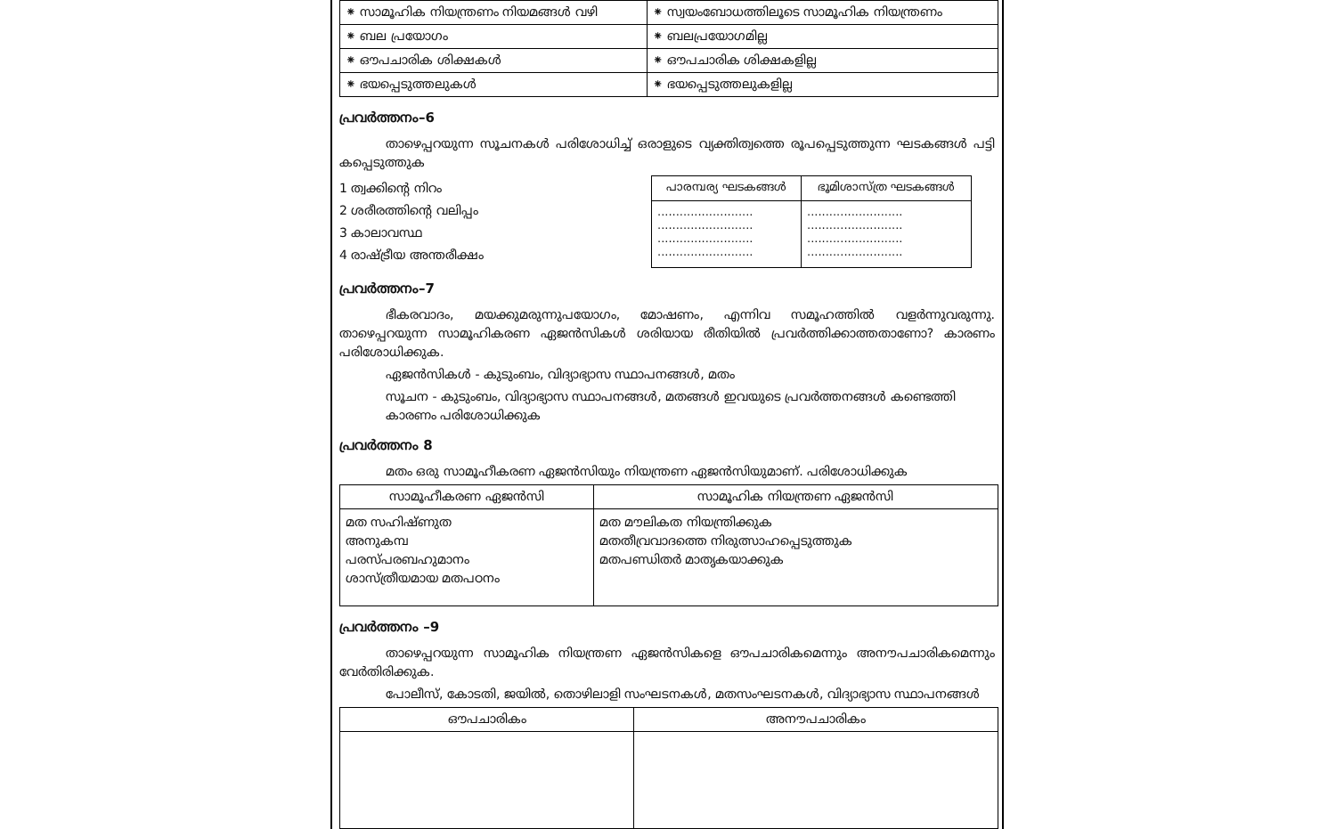| ⁕ സാമൂഹിക നിയന്ത്രണം നിയമങ്ങൾ വഴി | ⁕ സ്വയംബോധത്തിലൂടെ സാമൂഹിക നിയന്ത്രണം |
| ⁕ ബല പ്രയോഗം | ⁕ ബലപ്രയോഗമില്ല |
| ⁕ ഔപചാരിക ശിക്ഷകൾ | ⁕ ഔപചാരിക ശിക്ഷകളില്ല |
| ⁕ ഭയപ്പെടുത്തലുകൾ | ⁕ ഭയപ്പെടുത്തലുകളില്ല |
പ്രവർത്തനം–6
താഴെപ്പറയുന്ന സൂചനകൾ പരിശോധിച്ച് ഒരാളുടെ വ്യക്തിത്വത്തെ രൂപപ്പെടുത്തുന്ന ഘടകങ്ങൾ പട്ടി കപ്പെടുത്തുക
1 ത്വക്കിന്റെ നിറം
2 ശരീരത്തിന്റെ വലിപ്പം
3 കാലാവസ്ഥ
4 രാഷ്ട്രീയ അന്തരീക്ഷം
| പാരമ്പര്യ ഘടകങ്ങൾ | ഭൂമിശാസ്ത്ര ഘടകങ്ങൾ |
| --- | --- |
| .......................... .......................... .......................... .......................... | .......................... .......................... .......................... .......................... |
പ്രവർത്തനം–7
ഭീകരവാദം, മയക്കുമരുന്നുപയോഗം, മോഷണം, എന്നിവ സമൂഹത്തിൽ വളർന്നുവരുന്നു. താഴെപ്പറയുന്ന സാമൂഹികരണ ഏജൻസികൾ ശരിയായ രീതിയിൽ പ്രവർത്തിക്കാത്തതാണോ? കാരണം പരിശോധിക്കുക.
ഏജൻസികൾ - കുടുംബം, വിദ്യാഭ്യാസ സ്ഥാപനങ്ങൾ, മതം
സൂചന - കുടുംബം, വിദ്യാഭ്യാസ സ്ഥാപനങ്ങൾ, മതങ്ങൾ ഇവയുടെ പ്രവർത്തനങ്ങൾ കണ്ടെത്തി കാരണം പരിശോധിക്കുക
പ്രവർത്തനം 8
മതം ഒരു സാമൂഹീകരണ ഏജൻസിയും നിയന്ത്രണ ഏജൻസിയുമാണ്. പരിശോധിക്കുക
| സാമൂഹീകരണ ഏജൻസി | സാമൂഹിക നിയന്ത്രണ ഏജൻസി |
| --- | --- |
| മത സഹിഷ്ണുത അനുകമ്പ പരസ്പരബഹുമാനം ശാസ്ത്രീയമായ മതപഠനം | മത മൗലികത നിയന്ത്രിക്കുക മതതീവ്രവാദത്തെ നിരുത്സാഹപ്പെടുത്തുക മതപണ്ഡിതർ മാതൃകയാക്കുക |
പ്രവർത്തനം –9
താഴെപ്പറയുന്ന സാമൂഹിക നിയന്ത്രണ ഏജൻസികളെ ഔപചാരികമെന്നും അനൗപചാരികമെന്നും വേർതിരിക്കുക.
പോലീസ്, കോടതി, ജയിൽ, തൊഴിലാളി സംഘടനകൾ, മതസംഘടനകൾ, വിദ്യാഭ്യാസ സ്ഥാപനങ്ങൾ
| ഔപചാരികം | അനൗപചാരികം |
| --- | --- |